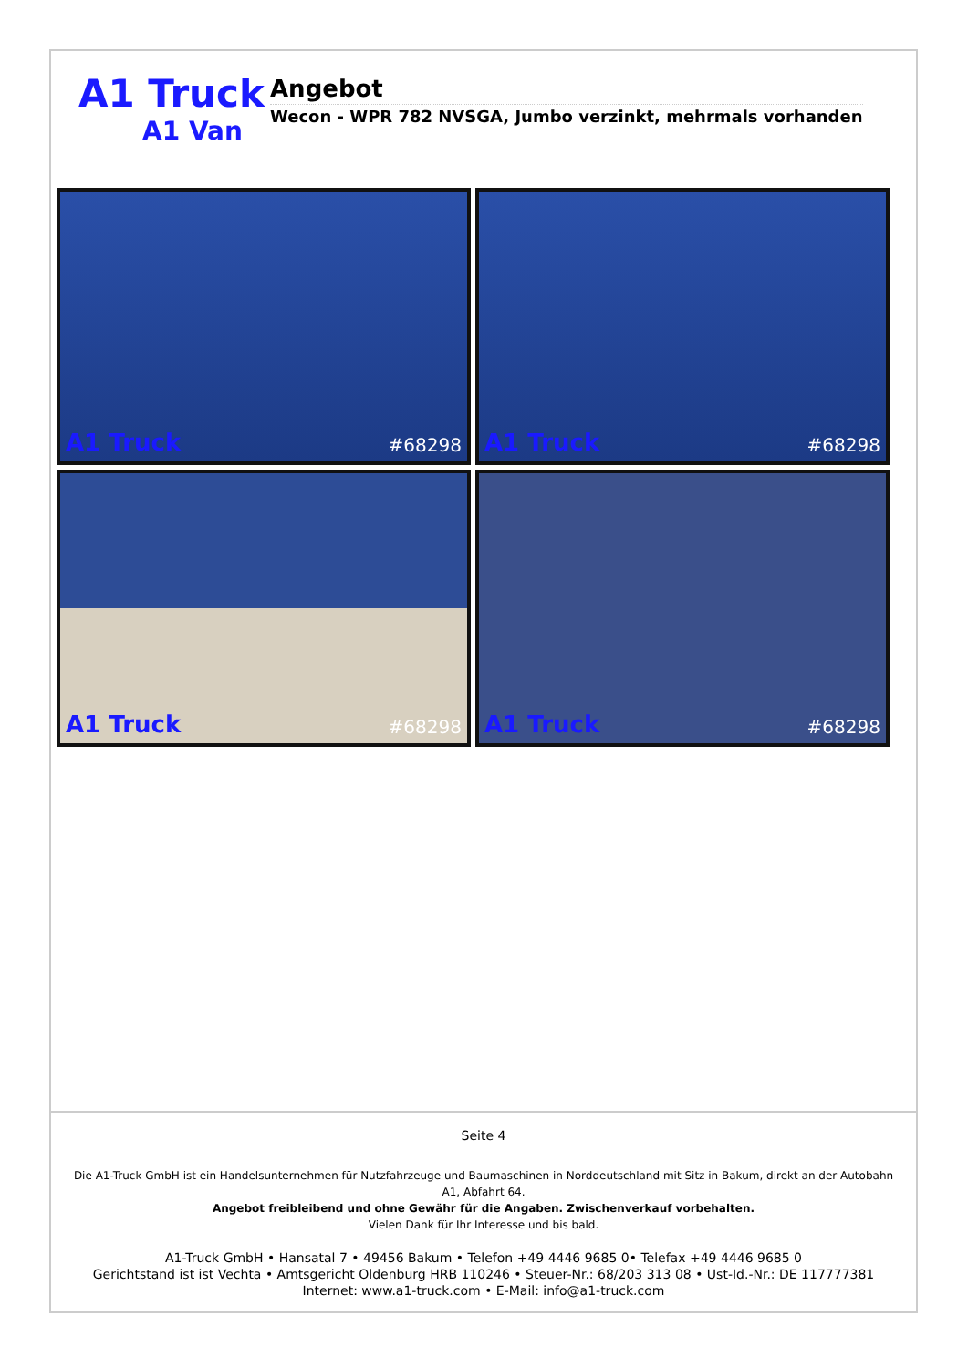A1 Truck
A1 Van
Angebot
Wecon - WPR 782 NVSGA, Jumbo verzinkt, mehrmals vorhanden
A1 Truck #68298
A1 Truck #68298
A1 Truck #68298
A1 Truck #68298
Seite 4
Die A1-Truck GmbH ist ein Handelsunternehmen für Nutzfahrzeuge und Baumaschinen in Norddeutschland mit Sitz in Bakum, direkt an der Autobahn A1, Abfahrt 64.
Angebot freibleibend und ohne Gewähr für die Angaben. Zwischenverkauf vorbehalten.
Vielen Dank für Ihr Interesse und bis bald.
A1-Truck GmbH • Hansatal 7 • 49456 Bakum • Telefon +49 4446 9685 0• Telefax +49 4446 9685 0
Gerichtstand ist ist Vechta • Amtsgericht Oldenburg HRB 110246 • Steuer-Nr.: 68/203 313 08 • Ust-Id.-Nr.: DE 117777381
Internet: www.a1-truck.com • E-Mail: info@a1-truck.com